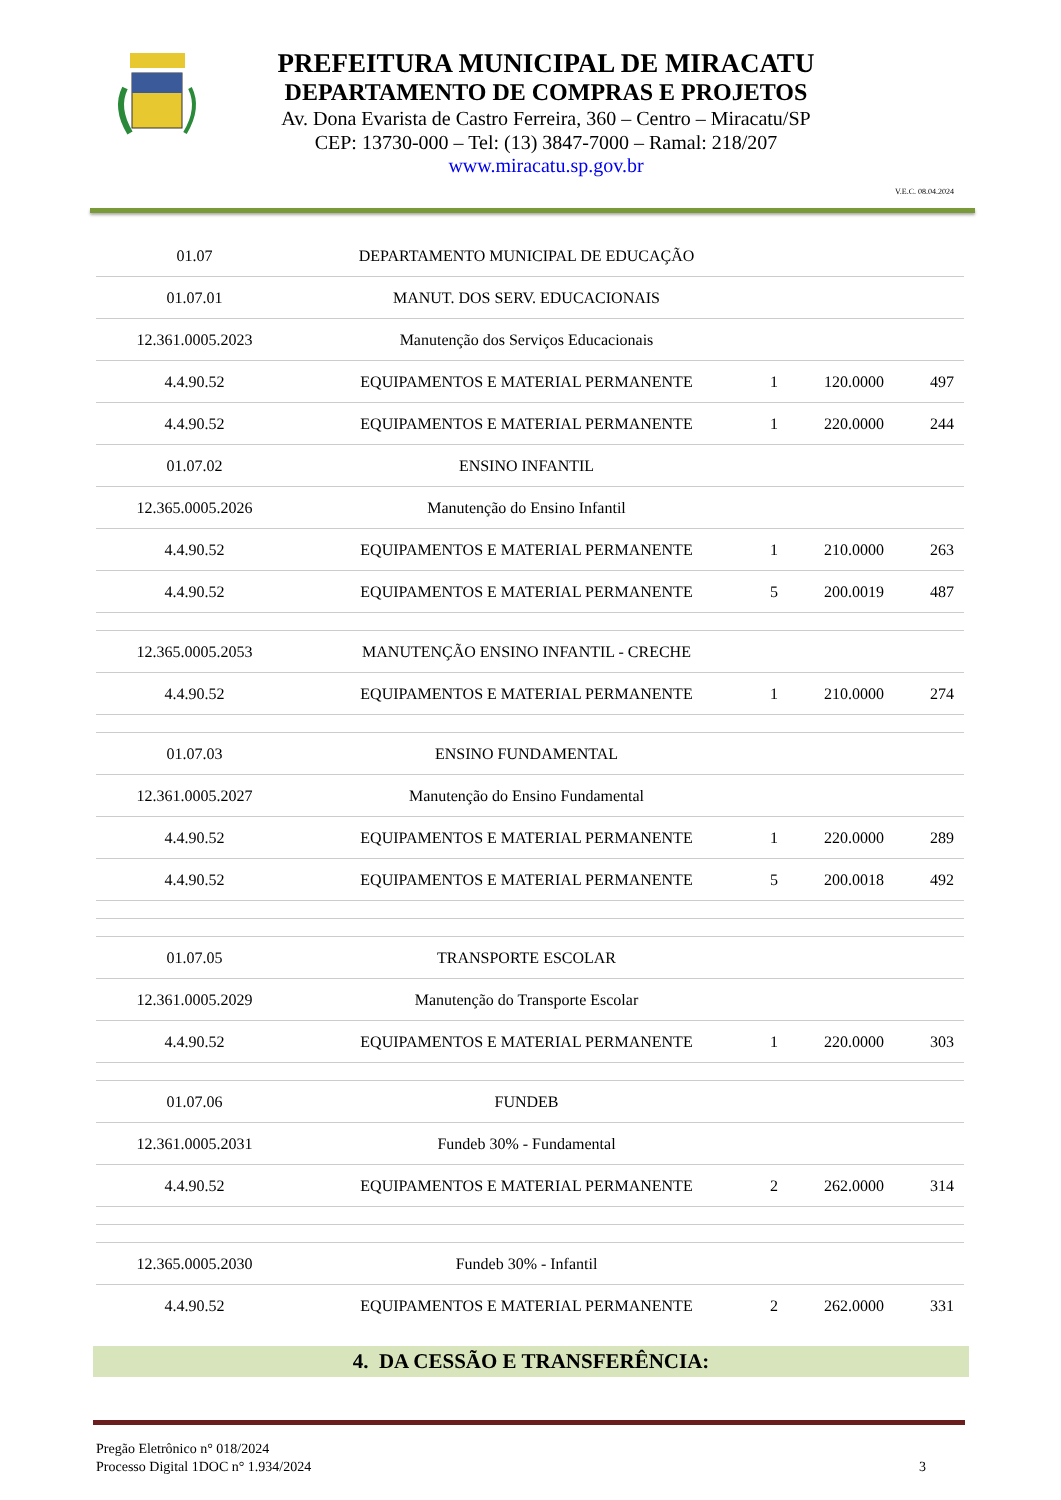PREFEITURA MUNICIPAL DE MIRACATU
DEPARTAMENTO DE COMPRAS E PROJETOS
Av. Dona Evarista de Castro Ferreira, 360 – Centro – Miracatu/SP
CEP: 13730-000 – Tel: (13) 3847-7000 – Ramal: 218/207
www.miracatu.sp.gov.br
V.E.C. 08.04.2024
| 01.07 | DEPARTAMENTO MUNICIPAL DE EDUCAÇÃO | | | |
| 01.07.01 | MANUT. DOS SERV. EDUCACIONAIS | | | |
| 12.361.0005.2023 | Manutenção dos Serviços Educacionais | | | |
| 4.4.90.52 | EQUIPAMENTOS E MATERIAL PERMANENTE | 1 | 120.0000 | 497 |
| 4.4.90.52 | EQUIPAMENTOS E MATERIAL PERMANENTE | 1 | 220.0000 | 244 |
| 01.07.02 | ENSINO INFANTIL | | | |
| 12.365.0005.2026 | Manutenção do Ensino Infantil | | | |
| 4.4.90.52 | EQUIPAMENTOS E MATERIAL PERMANENTE | 1 | 210.0000 | 263 |
| 4.4.90.52 | EQUIPAMENTOS E MATERIAL PERMANENTE | 5 | 200.0019 | 487 |
| 12.365.0005.2053 | MANUTENÇÃO ENSINO INFANTIL - CRECHE | | | |
| 4.4.90.52 | EQUIPAMENTOS E MATERIAL PERMANENTE | 1 | 210.0000 | 274 |
| 01.07.03 | ENSINO FUNDAMENTAL | | | |
| 12.361.0005.2027 | Manutenção do Ensino Fundamental | | | |
| 4.4.90.52 | EQUIPAMENTOS E MATERIAL PERMANENTE | 1 | 220.0000 | 289 |
| 4.4.90.52 | EQUIPAMENTOS E MATERIAL PERMANENTE | 5 | 200.0018 | 492 |
| 01.07.05 | TRANSPORTE ESCOLAR | | | |
| 12.361.0005.2029 | Manutenção do Transporte Escolar | | | |
| 4.4.90.52 | EQUIPAMENTOS E MATERIAL PERMANENTE | 1 | 220.0000 | 303 |
| 01.07.06 | FUNDEB | | | |
| 12.361.0005.2031 | Fundeb 30% - Fundamental | | | |
| 4.4.90.52 | EQUIPAMENTOS E MATERIAL PERMANENTE | 2 | 262.0000 | 314 |
| 12.365.0005.2030 | Fundeb 30% - Infantil | | | |
| 4.4.90.52 | EQUIPAMENTOS E MATERIAL PERMANENTE | 2 | 262.0000 | 331 |
4. DA CESSÃO E TRANSFERÊNCIA:
3 Pregão Eletrônico n° 018/2024
Processo Digital 1DOC n° 1.934/2024